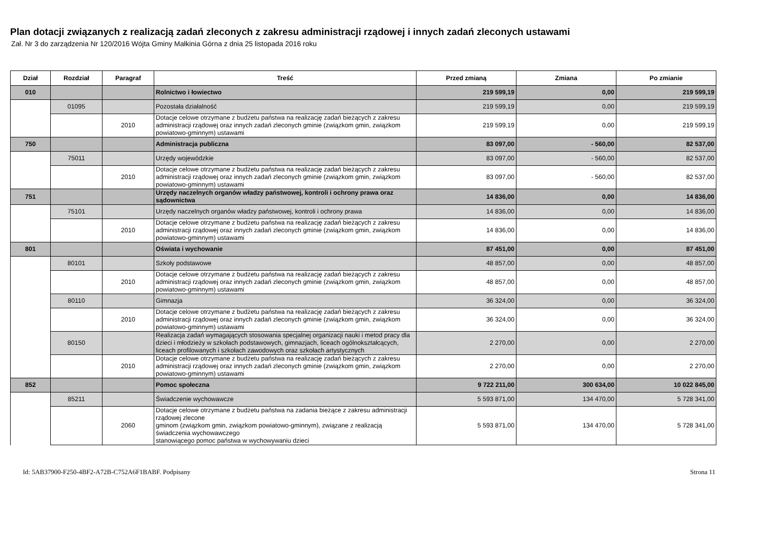Plan dotacji związanych z realizacją zadań zleconych z zakresu administracji rządowej i innych zadań zleconych ustawami
Zał. Nr 3 do zarządzenia Nr 120/2016 Wójta Gminy Małkinia Górna z dnia 25 listopada 2016 roku
| Dział | Rozdział | Paragraf | Treść | Przed zmianą | Zmiana | Po zmianie |
| --- | --- | --- | --- | --- | --- | --- |
| 010 | | | Rolnictwo i łowiectwo | 219 599,19 | 0,00 | 219 599,19 |
| | 01095 | | Pozostała działalność | 219 599,19 | 0,00 | 219 599,19 |
| | | 2010 | Dotacje celowe otrzymane z budżetu państwa na realizację zadań bieżących z zakresu administracji rządowej oraz innych zadań zleconych gminie (związkom gmin, związkom powiatowo-gminnym) ustawami | 219 599,19 | 0,00 | 219 599,19 |
| 750 | | | Administracja publiczna | 83 097,00 | - 560,00 | 82 537,00 |
| | 75011 | | Urzędy wojewódzkie | 83 097,00 | - 560,00 | 82 537,00 |
| | | 2010 | Dotacje celowe otrzymane z budżetu państwa na realizację zadań bieżących z zakresu administracji rządowej oraz innych zadań zleconych gminie (związkom gmin, związkom powiatowo-gminnym) ustawami | 83 097,00 | - 560,00 | 82 537,00 |
| 751 | | | Urzędy naczelnych organów władzy państwowej, kontroli i ochrony prawa oraz sądownictwa | 14 836,00 | 0,00 | 14 836,00 |
| | 75101 | | Urzędy naczelnych organów władzy państwowej, kontroli i ochrony prawa | 14 836,00 | 0,00 | 14 836,00 |
| | | 2010 | Dotacje celowe otrzymane z budżetu państwa na realizację zadań bieżących z zakresu administracji rządowej oraz innych zadań zleconych gminie (związkom gmin, związkom powiatowo-gminnym) ustawami | 14 836,00 | 0,00 | 14 836,00 |
| 801 | | | Oświata i wychowanie | 87 451,00 | 0,00 | 87 451,00 |
| | 80101 | | Szkoły podstawowe | 48 857,00 | 0,00 | 48 857,00 |
| | | 2010 | Dotacje celowe otrzymane z budżetu państwa na realizację zadań bieżących z zakresu administracji rządowej oraz innych zadań zleconych gminie (związkom gmin, związkom powiatowo-gminnym) ustawami | 48 857,00 | 0,00 | 48 857,00 |
| | 80110 | | Gimnazja | 36 324,00 | 0,00 | 36 324,00 |
| | | 2010 | Dotacje celowe otrzymane z budżetu państwa na realizację zadań bieżących z zakresu administracji rządowej oraz innych zadań zleconych gminie (związkom gmin, związkom powiatowo-gminnym) ustawami | 36 324,00 | 0,00 | 36 324,00 |
| | 80150 | | Realizacja zadań wymagających stosowania specjalnej organizacji nauki i metod pracy dla dzieci i młodzieży w szkołach podstawowych, gimnazjach, liceach ogólnokształcących, liceach profilowanych i szkołach zawodowych oraz szkołach artystycznych | 2 270,00 | 0,00 | 2 270,00 |
| | | 2010 | Dotacje celowe otrzymane z budżetu państwa na realizację zadań bieżących z zakresu administracji rządowej oraz innych zadań zleconych gminie (związkom gmin, związkom powiatowo-gminnym) ustawami | 2 270,00 | 0,00 | 2 270,00 |
| 852 | | | Pomoc społeczna | 9 722 211,00 | 300 634,00 | 10 022 845,00 |
| | 85211 | | Świadczenie wychowawcze | 5 593 871,00 | 134 470,00 | 5 728 341,00 |
| | | 2060 | Dotacje celowe otrzymane z budżetu państwa na zadania bieżące z zakresu administracji rządowej zlecone gminom (związkom gmin, związkom powiatowo-gminnym), związane z realizacją świadczenia wychowawczego stanowiącego pomoc państwa w wychowywaniu dzieci | 5 593 871,00 | 134 470,00 | 5 728 341,00 |
Id: 5AB37900-F250-4BF2-A72B-C752A6F1BABF. Podpisany Strona 11